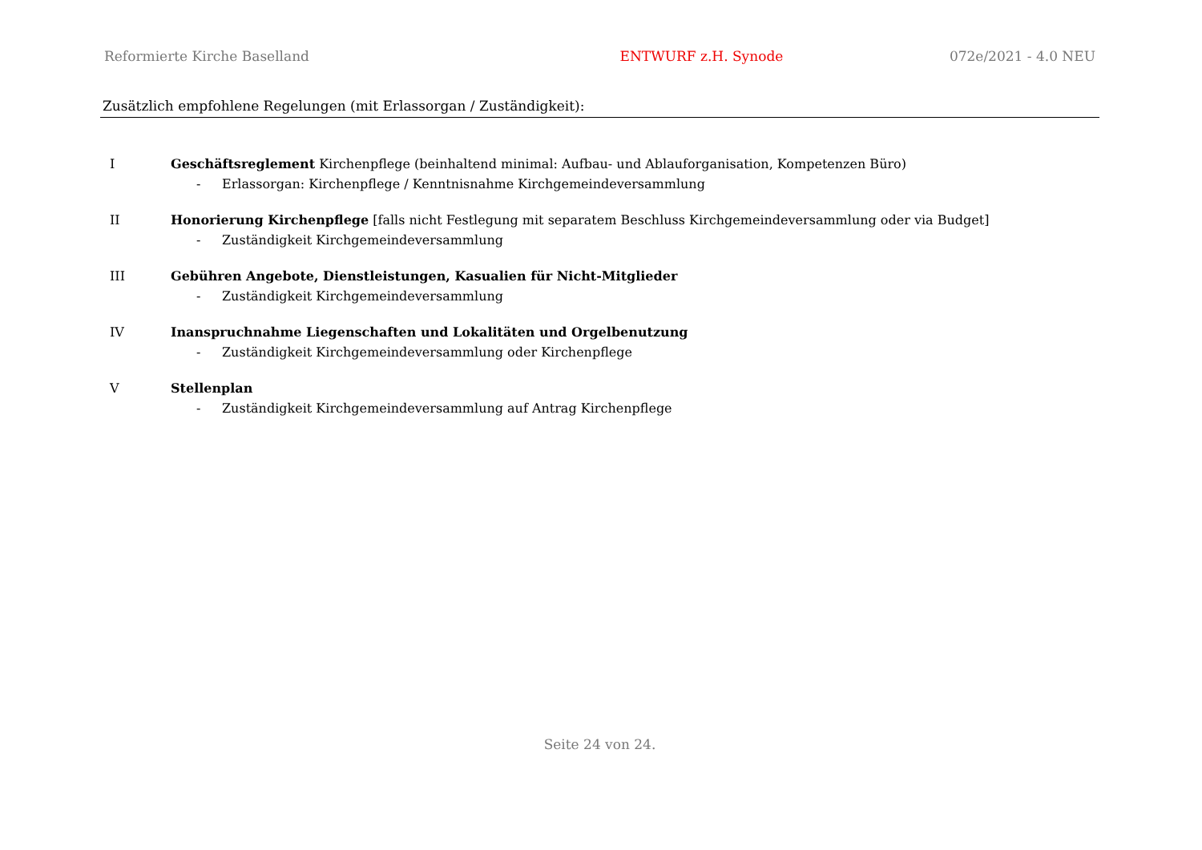Reformierte Kirche Baselland ENTWURF z.H. Synode 072e/2021 - 4.0 NEU
Zusätzlich empfohlene Regelungen (mit Erlassorgan / Zuständigkeit):
I Geschäftsreglement Kirchenpflege (beinhaltend minimal: Aufbau- und Ablauforganisation, Kompetenzen Büro)
- Erlassorgan: Kirchenpflege / Kenntnisnahme Kirchgemeindeversammlung
II Honorierung Kirchenpflege [falls nicht Festlegung mit separatem Beschluss Kirchgemeindeversammlung oder via Budget]
- Zuständigkeit Kirchgemeindeversammlung
III Gebühren Angebote, Dienstleistungen, Kasualien für Nicht-Mitglieder
- Zuständigkeit Kirchgemeindeversammlung
IV Inanspruchnahme Liegenschaften und Lokalitäten und Orgelbenutzung
- Zuständigkeit Kirchgemeindeversammlung oder Kirchenpflege
V Stellenplan
- Zuständigkeit Kirchgemeindeversammlung auf Antrag Kirchenpflege
Seite 24 von 24.